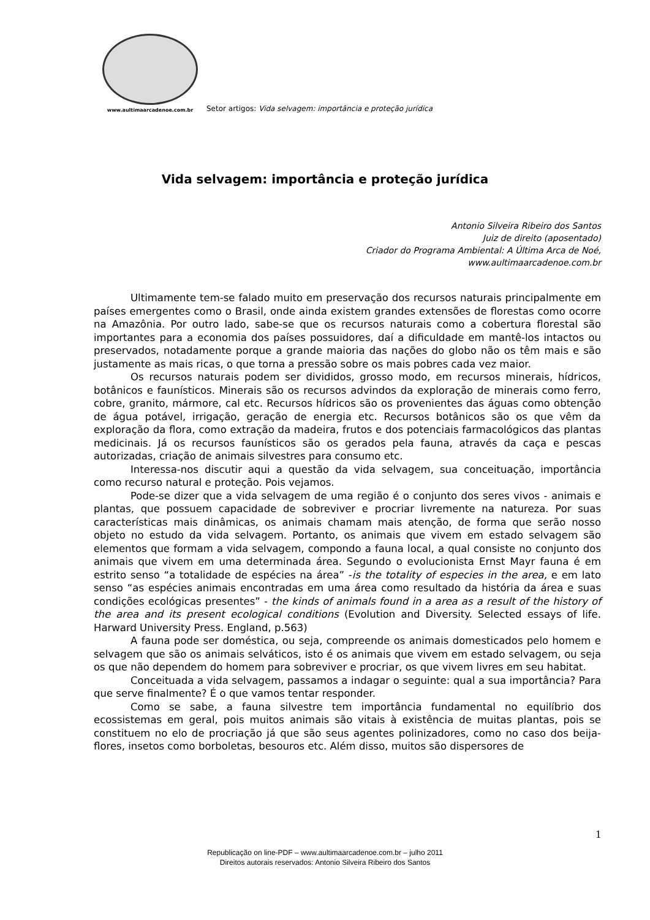www.aultimaarcadenoe.com.br
Setor artigos: Vida selvagem: importância e proteção jurídica
Vida selvagem: importância e proteção jurídica
Antonio Silveira Ribeiro dos Santos
Juiz de direito (aposentado)
Criador do Programa Ambiental: A Última Arca de Noé,
www.aultimaarcadenoe.com.br
Ultimamente tem-se falado muito em preservação dos recursos naturais principalmente em países emergentes como o Brasil, onde ainda existem grandes extensões de florestas como ocorre na Amazônia. Por outro lado, sabe-se que os recursos naturais como a cobertura florestal são importantes para a economia dos países possuidores, daí a dificuldade em mantê-los intactos ou preservados, notadamente porque a grande maioria das nações do globo não os têm mais e são justamente as mais ricas, o que torna a pressão sobre os mais pobres cada vez maior.
Os recursos naturais podem ser divididos, grosso modo, em recursos minerais, hídricos, botânicos e faunísticos. Minerais são os recursos advindos da exploração de minerais como ferro, cobre, granito, mármore, cal etc. Recursos hídricos são os provenientes das águas como obtenção de água potável, irrigação, geração de energia etc. Recursos botânicos são os que vêm da exploração da flora, como extração da madeira, frutos e dos potenciais farmacológicos das plantas medicinais. Já os recursos faunísticos são os gerados pela fauna, através da caça e pescas autorizadas, criação de animais silvestres para consumo etc.
Interessa-nos discutir aqui a questão da vida selvagem, sua conceituação, importância como recurso natural e proteção. Pois vejamos.
Pode-se dizer que a vida selvagem de uma região é o conjunto dos seres vivos - animais e plantas, que possuem capacidade de sobreviver e procriar livremente na natureza. Por suas características mais dinâmicas, os animais chamam mais atenção, de forma que serão nosso objeto no estudo da vida selvagem. Portanto, os animais que vivem em estado selvagem são elementos que formam a vida selvagem, compondo a fauna local, a qual consiste no conjunto dos animais que vivem em uma determinada área. Segundo o evolucionista Ernst Mayr fauna é em estrito senso “a totalidade de espécies na área” -is the totality of especies in the area, e em lato senso “as espécies animais encontradas em uma área como resultado da história da área e suas condições ecológicas presentes” - the kinds of animals found in a area as a result of the history of the area and its present ecological conditions (Evolution and Diversity. Selected essays of life. Harward University Press. England, p.563)
A fauna pode ser doméstica, ou seja, compreende os animais domesticados pelo homem e selvagem que são os animais selváticos, isto é os animais que vivem em estado selvagem, ou seja os que não dependem do homem para sobreviver e procriar, os que vivem livres em seu habitat.
Conceituada a vida selvagem, passamos a indagar o seguinte: qual a sua importância? Para que serve finalmente? É o que vamos tentar responder.
Como se sabe, a fauna silvestre tem importância fundamental no equilíbrio dos ecossistemas em geral, pois muitos animais são vitais à existência de muitas plantas, pois se constituem no elo de procriação já que são seus agentes polinizadores, como no caso dos beija-flores, insetos como borboletas, besouros etc. Além disso, muitos são dispersores de
1
Republicação on line-PDF – www.aultimaarcadenoe.com.br – julho 2011
Direitos autorais reservados: Antonio Silveira Ribeiro dos Santos